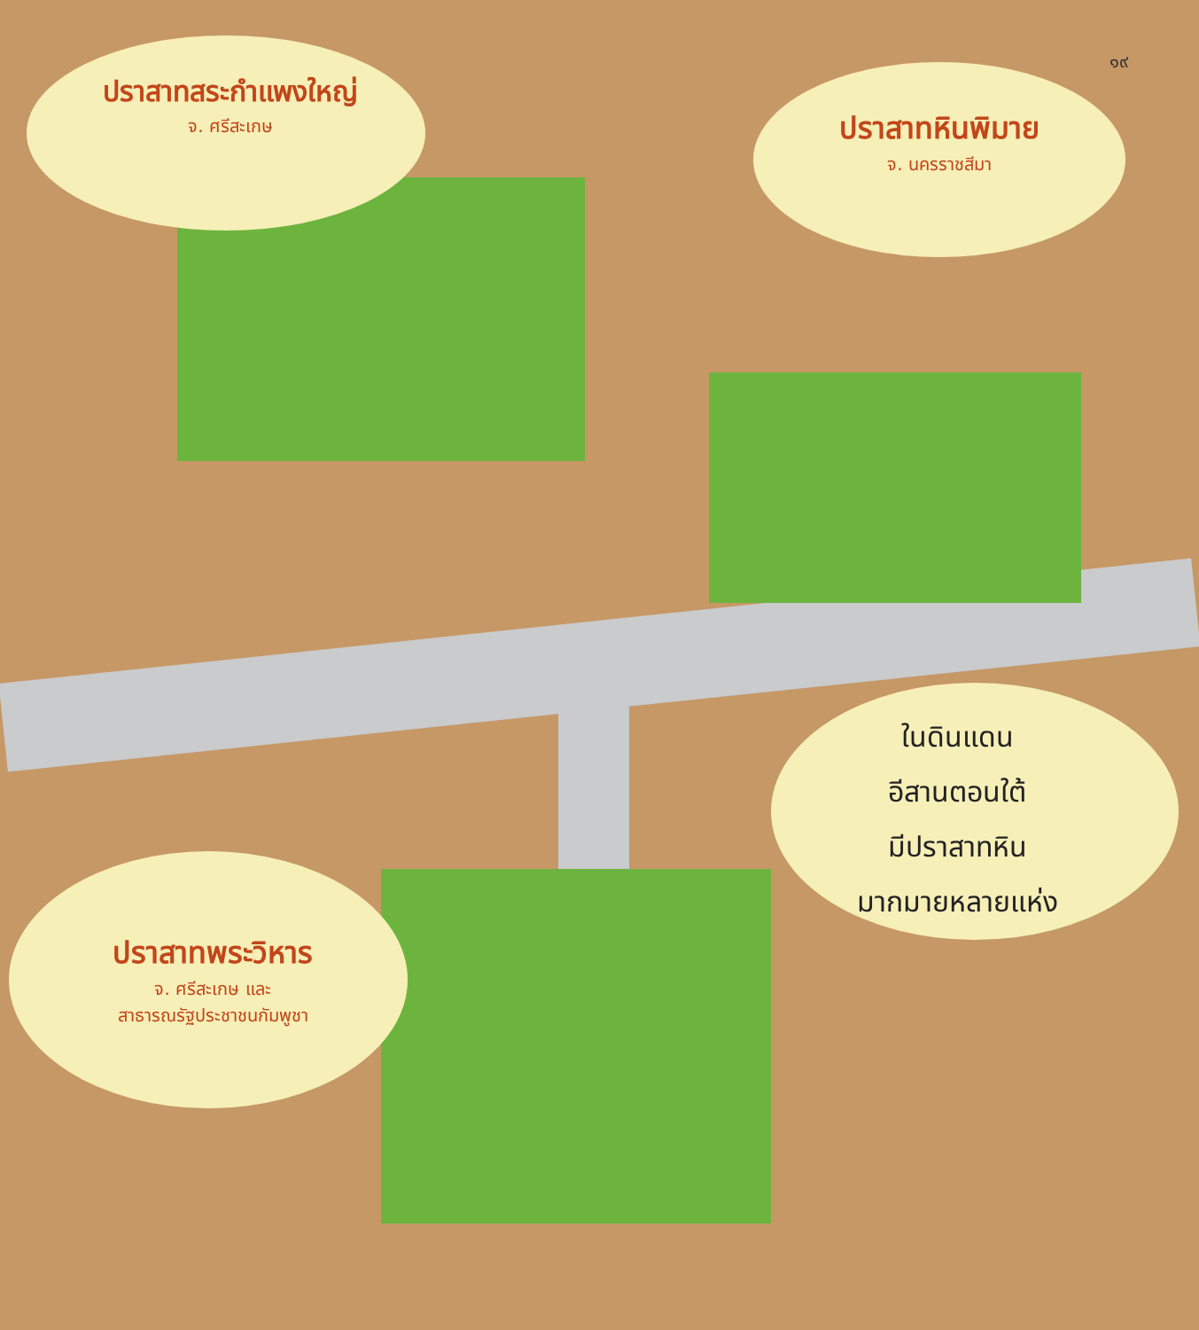๑๙
ปราสาทสระกำแพงใหญ่
จ. ศรีสะเกษ
ปราสาทหินพิมาย
จ. นครราชสีมา
ในดินแดน
อีสานตอนใต้
มีปราสาทหิน
มากมายหลายแห่ง
ปราสาทพระวิหาร
จ. ศรีสะเกษ และ
สาธารณรัฐประชาชนกัมพูชา